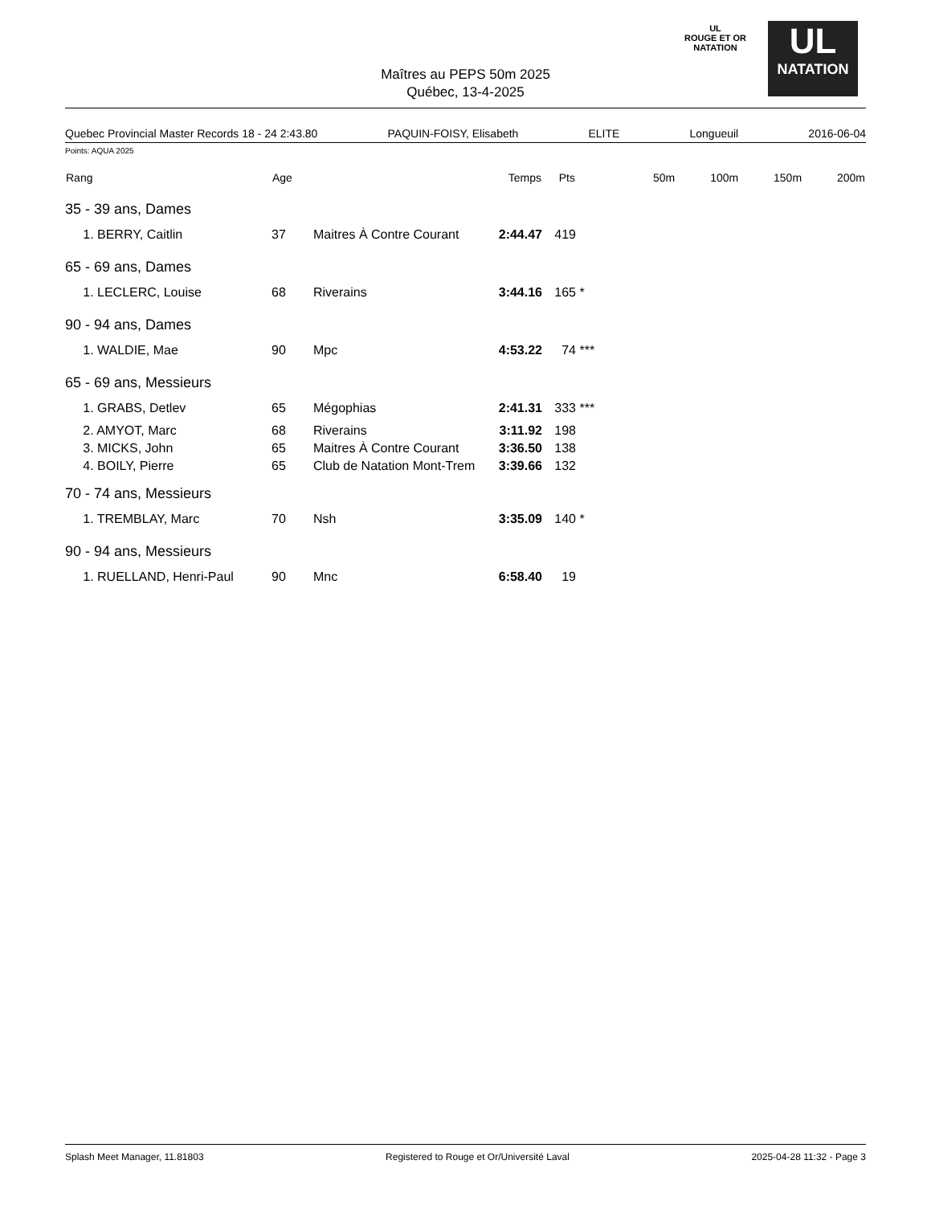Maîtres au PEPS 50m 2025
Québec, 13-4-2025
UL
ROUGE ET OR
NATATION
UL
NATATION
Quebec Provincial Master Records 18 - 24 2:43.80 PAQUIN-FOISY, Elisabeth ELITE Longueuil 2016-06-04
Points: AQUA 2025
| Rang | Age | | Temps | Pts | | 50m | 100m | 150m | 200m |
| --- | --- | --- | --- | --- | --- | --- | --- | --- | --- |
| 35 - 39 ans, Dames | | | | | | | | | |
| 1. BERRY, Caitlin | 37 | Maitres À Contre Courant | 2:44.47 | 419 | | | | | |
| 65 - 69 ans, Dames | | | | | | | | | |
| 1. LECLERC, Louise | 68 | Riverains | 3:44.16 | 165 | * | | | | |
| 90 - 94 ans, Dames | | | | | | | | | |
| 1. WALDIE, Mae | 90 | Mpc | 4:53.22 | 74 | *** | | | | |
| 65 - 69 ans, Messieurs | | | | | | | | | |
| 1. GRABS, Detlev | 65 | Mégophias | 2:41.31 | 333 | *** | | | | |
| 2. AMYOT, Marc | 68 | Riverains | 3:11.92 | 198 | | | | | |
| 3. MICKS, John | 65 | Maitres À Contre Courant | 3:36.50 | 138 | | | | | |
| 4. BOILY, Pierre | 65 | Club de Natation Mont-Trem | 3:39.66 | 132 | | | | | |
| 70 - 74 ans, Messieurs | | | | | | | | | |
| 1. TREMBLAY, Marc | 70 | Nsh | 3:35.09 | 140 | * | | | | |
| 90 - 94 ans, Messieurs | | | | | | | | | |
| 1. RUELLAND, Henri-Paul | 90 | Mnc | 6:58.40 | 19 | | | | | |
Splash Meet Manager, 11.81803 Registered to Rouge et Or/Université Laval 2025-04-28 11:32 - Page 3